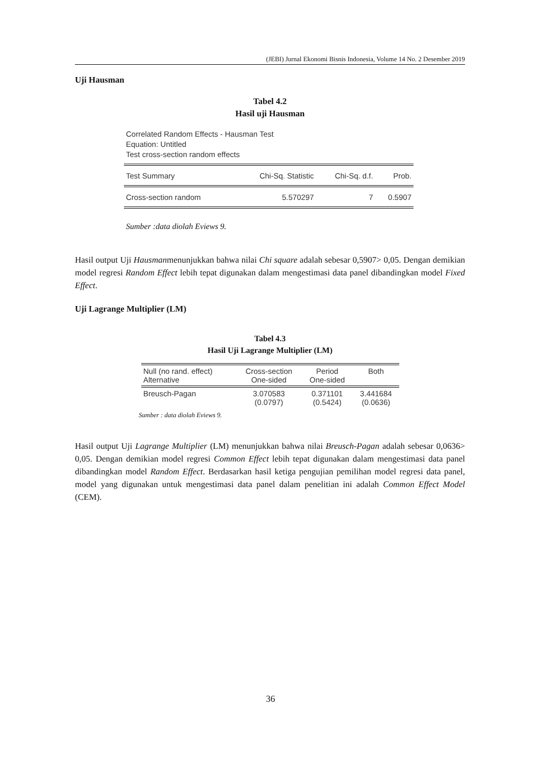(JEBI) Jurnal Ekonomi Bisnis Indonesia, Volume 14 No. 2 Desember 2019
Uji Hausman
Tabel 4.2
Hasil uji Hausman
Correlated Random Effects - Hausman Test
Equation: Untitled
Test cross-section random effects
| Test Summary | Chi-Sq. Statistic | Chi-Sq. d.f. | Prob. |
| --- | --- | --- | --- |
| Cross-section random | 5.570297 | 7 | 0.5907 |
Sumber :data diolah Eviews 9.
Hasil output Uji Hausmanmenunjukkan bahwa nilai Chi square adalah sebesar 0,5907> 0,05. Dengan demikian model regresi Random Effect lebih tepat digunakan dalam mengestimasi data panel dibandingkan model Fixed Effect.
Uji Lagrange Multiplier (LM)
Tabel 4.3
Hasil Uji Lagrange Multiplier (LM)
| Null (no rand. effect) Alternative | Cross-section One-sided | Period One-sided | Both |
| --- | --- | --- | --- |
| Breusch-Pagan | 3.070583 (0.0797) | 0.371101 (0.5424) | 3.441684 (0.0636) |
Sumber : data diolah Eviews 9.
Hasil output Uji Lagrange Multiplier (LM) menunjukkan bahwa nilai Breusch-Pagan adalah sebesar 0,0636> 0,05. Dengan demikian model regresi Common Effect lebih tepat digunakan dalam mengestimasi data panel dibandingkan model Random Effect. Berdasarkan hasil ketiga pengujian pemilihan model regresi data panel, model yang digunakan untuk mengestimasi data panel dalam penelitian ini adalah Common Effect Model (CEM).
36